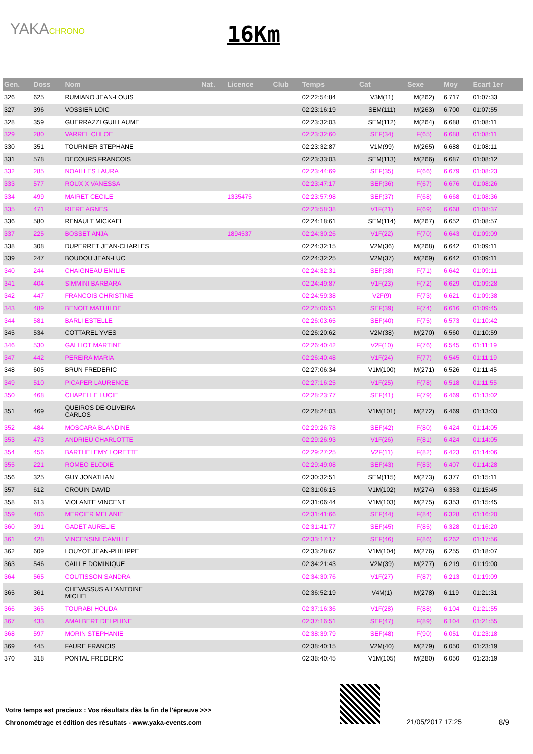YAKACHRONO 16Km
| Gen. | Doss | Nom | Nat. | Licence | Club | Temps | Cat | Sexe | Moy | Ecart 1er |
| --- | --- | --- | --- | --- | --- | --- | --- | --- | --- | --- |
| 326 | 625 | RUMIANO JEAN-LOUIS | | | | 02:22:54:84 | V3M(11) | M(262) | 6.717 | 01:07:33 |
| 327 | 396 | VOSSIER LOIC | | | | 02:23:16:19 | SEM(111) | M(263) | 6.700 | 01:07:55 |
| 328 | 359 | GUERRAZZI GUILLAUME | | | | 02:23:32:03 | SEM(112) | M(264) | 6.688 | 01:08:11 |
| 329 | 280 | VARREL CHLOE | | | | 02:23:32:60 | SEF(34) | F(65) | 6.688 | 01:08:11 |
| 330 | 351 | TOURNIER STEPHANE | | | | 02:23:32:87 | V1M(99) | M(265) | 6.688 | 01:08:11 |
| 331 | 578 | DECOURS FRANCOIS | | | | 02:23:33:03 | SEM(113) | M(266) | 6.687 | 01:08:12 |
| 332 | 285 | NOAILLES LAURA | | | | 02:23:44:69 | SEF(35) | F(66) | 6.679 | 01:08:23 |
| 333 | 577 | ROUX X VANESSA | | | | 02:23:47:17 | SEF(36) | F(67) | 6.676 | 01:08:26 |
| 334 | 499 | MAIRET CECILE | | 1335475 | | 02:23:57:98 | SEF(37) | F(68) | 6.668 | 01:08:36 |
| 335 | 471 | RIERE AGNES | | | | 02:23:58:38 | V1F(21) | F(69) | 6.668 | 01:08:37 |
| 336 | 580 | RENAULT MICKAEL | | | | 02:24:18:61 | SEM(114) | M(267) | 6.652 | 01:08:57 |
| 337 | 225 | BOSSET ANJA | | 1894537 | | 02:24:30:26 | V1F(22) | F(70) | 6.643 | 01:09:09 |
| 338 | 308 | DUPERRET JEAN-CHARLES | | | | 02:24:32:15 | V2M(36) | M(268) | 6.642 | 01:09:11 |
| 339 | 247 | BOUDOU JEAN-LUC | | | | 02:24:32:25 | V2M(37) | M(269) | 6.642 | 01:09:11 |
| 340 | 244 | CHAIGNEAU EMILIE | | | | 02:24:32:31 | SEF(38) | F(71) | 6.642 | 01:09:11 |
| 341 | 404 | SIMMINI BARBARA | | | | 02:24:49:87 | V1F(23) | F(72) | 6.629 | 01:09:28 |
| 342 | 447 | FRANCOIS CHRISTINE | | | | 02:24:59:38 | V2F(9) | F(73) | 6.621 | 01:09:38 |
| 343 | 489 | BENOIT MATHILDE | | | | 02:25:06:53 | SEF(39) | F(74) | 6.616 | 01:09:45 |
| 344 | 581 | BARLI ESTELLE | | | | 02:26:03:65 | SEF(40) | F(75) | 6.573 | 01:10:42 |
| 345 | 534 | COTTAREL YVES | | | | 02:26:20:62 | V2M(38) | M(270) | 6.560 | 01:10:59 |
| 346 | 530 | GALLIOT MARTINE | | | | 02:26:40:42 | V2F(10) | F(76) | 6.545 | 01:11:19 |
| 347 | 442 | PEREIRA MARIA | | | | 02:26:40:48 | V1F(24) | F(77) | 6.545 | 01:11:19 |
| 348 | 605 | BRUN FREDERIC | | | | 02:27:06:34 | V1M(100) | M(271) | 6.526 | 01:11:45 |
| 349 | 510 | PICAPER LAURENCE | | | | 02:27:16:25 | V1F(25) | F(78) | 6.518 | 01:11:55 |
| 350 | 468 | CHAPELLE LUCIE | | | | 02:28:23:77 | SEF(41) | F(79) | 6.469 | 01:13:02 |
| 351 | 469 | QUEIROS DE OLIVEIRA CARLOS | | | | 02:28:24:03 | V1M(101) | M(272) | 6.469 | 01:13:03 |
| 352 | 484 | MOSCARA BLANDINE | | | | 02:29:26:78 | SEF(42) | F(80) | 6.424 | 01:14:05 |
| 353 | 473 | ANDRIEU CHARLOTTE | | | | 02:29:26:93 | V1F(26) | F(81) | 6.424 | 01:14:05 |
| 354 | 456 | BARTHELEMY LORETTE | | | | 02:29:27:25 | V2F(11) | F(82) | 6.423 | 01:14:06 |
| 355 | 221 | ROMEO ELODIE | | | | 02:29:49:08 | SEF(43) | F(83) | 6.407 | 01:14:28 |
| 356 | 325 | GUY JONATHAN | | | | 02:30:32:51 | SEM(115) | M(273) | 6.377 | 01:15:11 |
| 357 | 612 | CROUIN DAVID | | | | 02:31:06:15 | V1M(102) | M(274) | 6.353 | 01:15:45 |
| 358 | 613 | VIOLANTE VINCENT | | | | 02:31:06:44 | V1M(103) | M(275) | 6.353 | 01:15:45 |
| 359 | 406 | MERCIER MELANIE | | | | 02:31:41:66 | SEF(44) | F(84) | 6.328 | 01:16:20 |
| 360 | 391 | GADET AURELIE | | | | 02:31:41:77 | SEF(45) | F(85) | 6.328 | 01:16:20 |
| 361 | 428 | VINCENSINI CAMILLE | | | | 02:33:17:17 | SEF(46) | F(86) | 6.262 | 01:17:56 |
| 362 | 609 | LOUYOT JEAN-PHILIPPE | | | | 02:33:28:67 | V1M(104) | M(276) | 6.255 | 01:18:07 |
| 363 | 546 | CAILLE DOMINIQUE | | | | 02:34:21:43 | V2M(39) | M(277) | 6.219 | 01:19:00 |
| 364 | 565 | COUTISSON SANDRA | | | | 02:34:30:76 | V1F(27) | F(87) | 6.213 | 01:19:09 |
| 365 | 361 | CHEVASSUS A L'ANTOINE MICHEL | | | | 02:36:52:19 | V4M(1) | M(278) | 6.119 | 01:21:31 |
| 366 | 365 | TOURABI HOUDA | | | | 02:37:16:36 | V1F(28) | F(88) | 6.104 | 01:21:55 |
| 367 | 433 | AMALBERT DELPHINE | | | | 02:37:16:51 | SEF(47) | F(89) | 6.104 | 01:21:55 |
| 368 | 597 | MORIN STEPHANIE | | | | 02:38:39:79 | SEF(48) | F(90) | 6.051 | 01:23:18 |
| 369 | 445 | FAURE FRANCIS | | | | 02:38:40:15 | V2M(40) | M(279) | 6.050 | 01:23:19 |
| 370 | 318 | PONTAL FREDERIC | | | | 02:38:40:45 | V1M(105) | M(280) | 6.050 | 01:23:19 |
Votre temps est precieux : Vos résultats dès la fin de l'épreuve >>>
Chronométrage et édition des résultats - www.yaka-events.com
21/05/2017 17:25 8/9